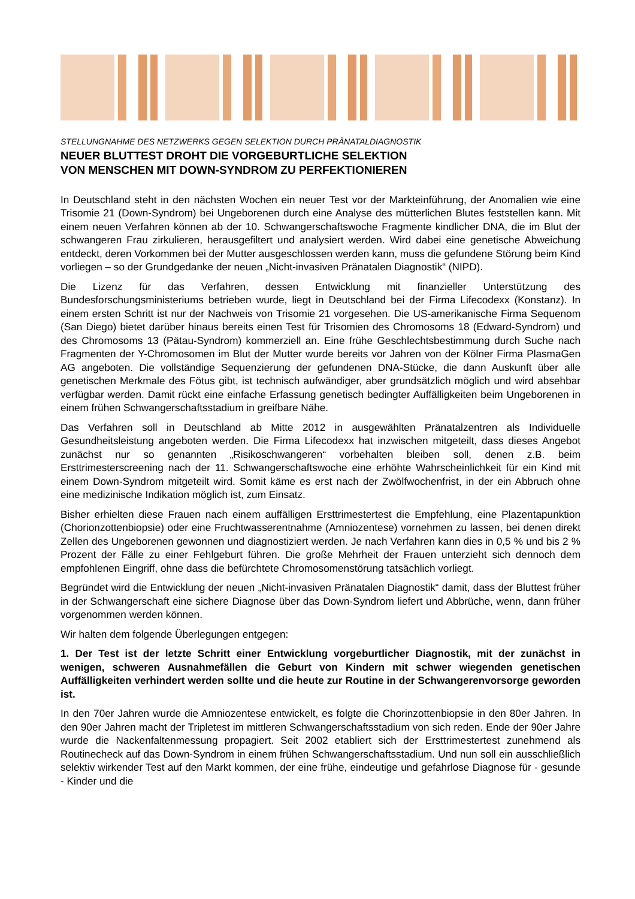STELLUNGNAHME DES NETZWERKS GEGEN SELEKTION DURCH PRÄNATALDIAGNOSTIK
NEUER BLUTTEST DROHT DIE VORGEBURTLICHE SELEKTION
VON MENSCHEN MIT DOWN-SYNDROM ZU PERFEKTIONIEREN
In Deutschland steht in den nächsten Wochen ein neuer Test vor der Markteinführung, der Anomalien wie eine Trisomie 21 (Down-Syndrom) bei Ungeborenen durch eine Analyse des mütterlichen Blutes feststellen kann. Mit einem neuen Verfahren können ab der 10. Schwangerschaftswoche Fragmente kindlicher DNA, die im Blut der schwangeren Frau zirkulieren, herausgefiltert und analysiert werden. Wird dabei eine genetische Abweichung entdeckt, deren Vorkommen bei der Mutter ausgeschlossen werden kann, muss die gefundene Störung beim Kind vorliegen – so der Grundgedanke der neuen „Nicht-invasiven Pränatalen Diagnostik“ (NIPD).
Die Lizenz für das Verfahren, dessen Entwicklung mit finanzieller Unterstützung des Bundesforschungsministeriums betrieben wurde, liegt in Deutschland bei der Firma Lifecodexx (Konstanz). In einem ersten Schritt ist nur der Nachweis von Trisomie 21 vorgesehen. Die US-amerikanische Firma Sequenom (San Diego) bietet darüber hinaus bereits einen Test für Trisomien des Chromosoms 18 (Edward-Syndrom) und des Chromosoms 13 (Pätau-Syndrom) kommerziell an. Eine frühe Geschlechtsbestimmung durch Suche nach Fragmenten der Y-Chromosomen im Blut der Mutter wurde bereits vor Jahren von der Kölner Firma PlasmaGen AG angeboten. Die vollständige Sequenzierung der gefundenen DNA-Stücke, die dann Auskunft über alle genetischen Merkmale des Fötus gibt, ist technisch aufwändiger, aber grundsätzlich möglich und wird absehbar verfügbar werden. Damit rückt eine einfache Erfassung genetisch bedingter Auffälligkeiten beim Ungeborenen in einem frühen Schwangerschaftsstadium in greifbare Nähe.
Das Verfahren soll in Deutschland ab Mitte 2012 in ausgewählten Pränatalzentren als Individuelle Gesundheitsleistung angeboten werden. Die Firma Lifecodexx hat inzwischen mitgeteilt, dass dieses Angebot zunächst nur so genannten „Risikoschwangeren“ vorbehalten bleiben soll, denen z.B. beim Ersttrimesterscreening nach der 11. Schwangerschaftswoche eine erhöhte Wahrscheinlichkeit für ein Kind mit einem Down-Syndrom mitgeteilt wird. Somit käme es erst nach der Zwölfwochenfrist, in der ein Abbruch ohne eine medizinische Indikation möglich ist, zum Einsatz.
Bisher erhielten diese Frauen nach einem auffälligen Ersttrimestertest die Empfehlung, eine Plazentapunktion (Chorionzottenbiopsie) oder eine Fruchtwasserentnahme (Amniozentese) vornehmen zu lassen, bei denen direkt Zellen des Ungeborenen gewonnen und diagnostiziert werden. Je nach Verfahren kann dies in 0,5 % und bis 2 % Prozent der Fälle zu einer Fehlgeburt führen. Die große Mehrheit der Frauen unterzieht sich dennoch dem empfohlenen Eingriff, ohne dass die befürchtete Chromosomenstörung tatsächlich vorliegt.
Begründet wird die Entwicklung der neuen „Nicht-invasiven Pränatalen Diagnostik“ damit, dass der Bluttest früher in der Schwangerschaft eine sichere Diagnose über das Down-Syndrom liefert und Abbrüche, wenn, dann früher vorgenommen werden können.
Wir halten dem folgende Überlegungen entgegen:
1. Der Test ist der letzte Schritt einer Entwicklung vorgeburtlicher Diagnostik, mit der zunächst in wenigen, schweren Ausnahmefällen die Geburt von Kindern mit schwer wiegenden genetischen Auffälligkeiten verhindert werden sollte und die heute zur Routine in der Schwangerenvorsorge geworden ist.
In den 70er Jahren wurde die Amniozentese entwickelt, es folgte die Chorinzottenbiopsie in den 80er Jahren. In den 90er Jahren macht der Tripletest im mittleren Schwangerschaftsstadium von sich reden. Ende der 90er Jahre wurde die Nackenfaltenmessung propagiert. Seit 2002 etabliert sich der Ersttrimestertest zunehmend als Routinecheck auf das Down-Syndrom in einem frühen Schwangerschaftsstadium. Und nun soll ein ausschließlich selektiv wirkender Test auf den Markt kommen, der eine frühe, eindeutige und gefahrlose Diagnose für - gesunde - Kinder und die